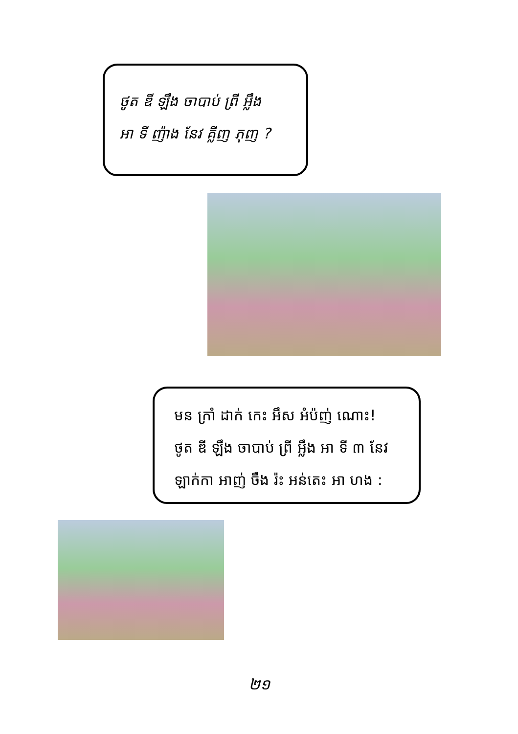ថូត ឌី ឡឹង ចាបាប់ ព្រី អ្លឹង
អា ទី ញ៉ាង នែវ គ្លីញ ភុញ ?
មន ក្រាំ ដាក់ កេះ អឹស អំប៉ញ់ ណោះ!
ថូត ឌី ឡឹង ចាបាប់ ព្រី អ្លឹង អា ទី ៣ នែវ
ឡាក់កា អាញ់ ចឹង រ៉ះ អន់តេះ អា ហង :
២១